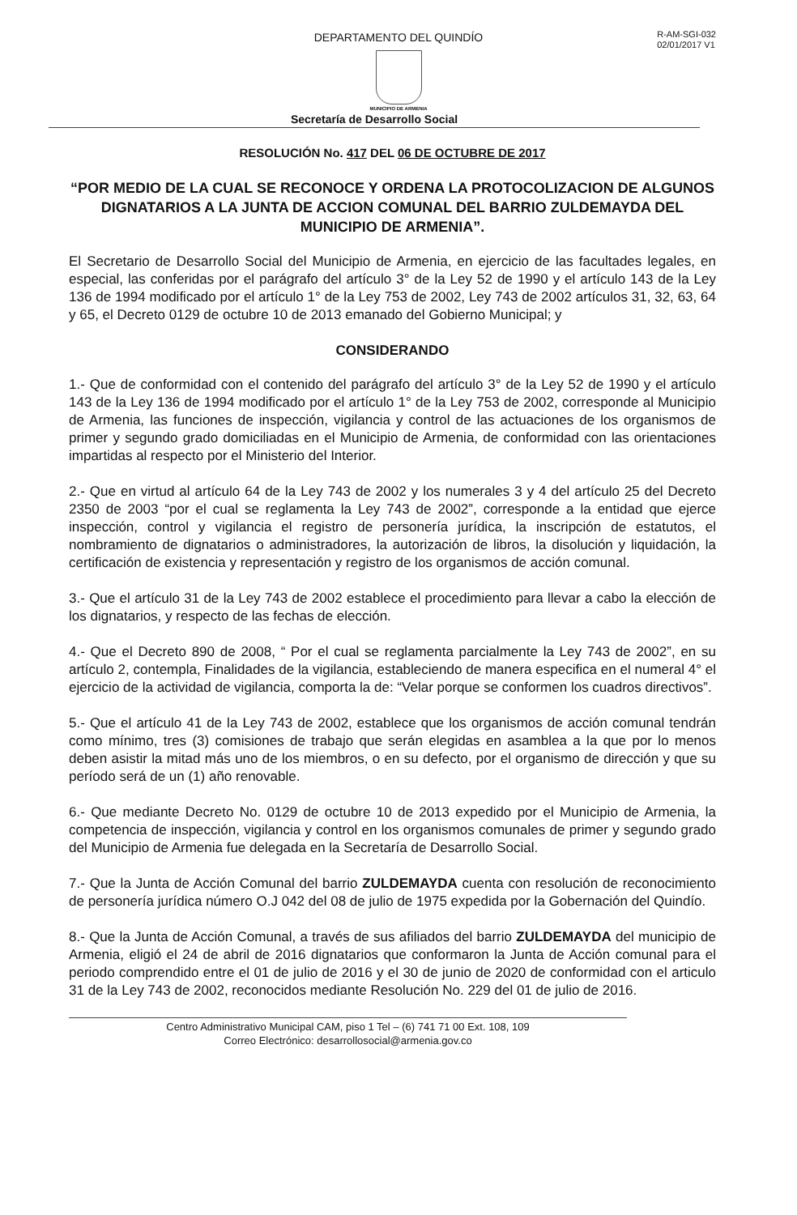R-AM-SGI-032
02/01/2017 V1
DEPARTAMENTO DEL QUINDÍO
MUNICIPIO DE ARMENIA
Secretaría de Desarrollo Social
RESOLUCIÓN No. 417 DEL 06 DE OCTUBRE DE 2017
“POR MEDIO DE LA CUAL SE RECONOCE Y ORDENA LA PROTOCOLIZACION DE ALGUNOS DIGNATARIOS A LA JUNTA DE ACCION COMUNAL DEL BARRIO ZULDEMAYDA DEL MUNICIPIO DE ARMENIA”.
El Secretario de Desarrollo Social del Municipio de Armenia, en ejercicio de las facultades legales, en especial, las conferidas por el parágrafo del artículo 3° de la Ley 52 de 1990 y el artículo 143 de la Ley 136 de 1994 modificado por el artículo 1° de la Ley 753 de 2002, Ley 743 de 2002 artículos 31, 32, 63, 64 y 65, el Decreto 0129 de octubre 10 de 2013 emanado del Gobierno Municipal; y
CONSIDERANDO
1.- Que de conformidad con el contenido del parágrafo del artículo 3° de la Ley 52 de 1990 y el artículo 143 de la Ley 136 de 1994 modificado por el artículo 1° de la Ley 753 de 2002, corresponde al Municipio de Armenia, las funciones de inspección, vigilancia y control de las actuaciones de los organismos de primer y segundo grado domiciliadas en el Municipio de Armenia, de conformidad con las orientaciones impartidas al respecto por el Ministerio del Interior.
2.- Que en virtud al artículo 64 de la Ley 743 de 2002 y los numerales 3 y 4 del artículo 25 del Decreto 2350 de 2003 “por el cual se reglamenta la Ley 743 de 2002”, corresponde a la entidad que ejerce inspección, control y vigilancia el registro de personería jurídica, la inscripción de estatutos, el nombramiento de dignatarios o administradores, la autorización de libros, la disolución y liquidación, la certificación de existencia y representación y registro de los organismos de acción comunal.
3.- Que el artículo 31 de la Ley 743 de 2002 establece el procedimiento para llevar a cabo la elección de los dignatarios, y respecto de las fechas de elección.
4.- Que el Decreto 890 de 2008, “ Por el cual se reglamenta parcialmente la Ley 743 de 2002”, en su artículo 2, contempla, Finalidades de la vigilancia, estableciendo de manera especifica en el numeral 4° el ejercicio de la actividad de vigilancia, comporta la de: “Velar porque se conformen los cuadros directivos”.
5.- Que el artículo 41 de la Ley 743 de 2002, establece que los organismos de acción comunal tendrán como mínimo, tres (3) comisiones de trabajo que serán elegidas en asamblea a la que por lo menos deben asistir la mitad más uno de los miembros, o en su defecto, por el organismo de dirección y que su período será de un (1) año renovable.
6.- Que mediante Decreto No. 0129 de octubre 10 de 2013 expedido por el Municipio de Armenia, la competencia de inspección, vigilancia y control en los organismos comunales de primer y segundo grado del Municipio de Armenia fue delegada en la Secretaría de Desarrollo Social.
7.- Que la Junta de Acción Comunal del barrio ZULDEMAYDA cuenta con resolución de reconocimiento de personería jurídica número O.J 042 del 08 de julio de 1975 expedida por la Gobernación del Quindío.
8.- Que la Junta de Acción Comunal, a través de sus afiliados del barrio ZULDEMAYDA del municipio de Armenia, eligió el 24 de abril de 2016 dignatarios que conformaron la Junta de Acción comunal para el periodo comprendido entre el 01 de julio de 2016 y el 30 de junio de 2020 de conformidad con el articulo 31 de la Ley 743 de 2002, reconocidos mediante Resolución No. 229 del 01 de julio de 2016.
Centro Administrativo Municipal CAM, piso 1 Tel – (6) 741 71 00 Ext. 108, 109
Correo Electrónico: desarrollosocial@armenia.gov.co